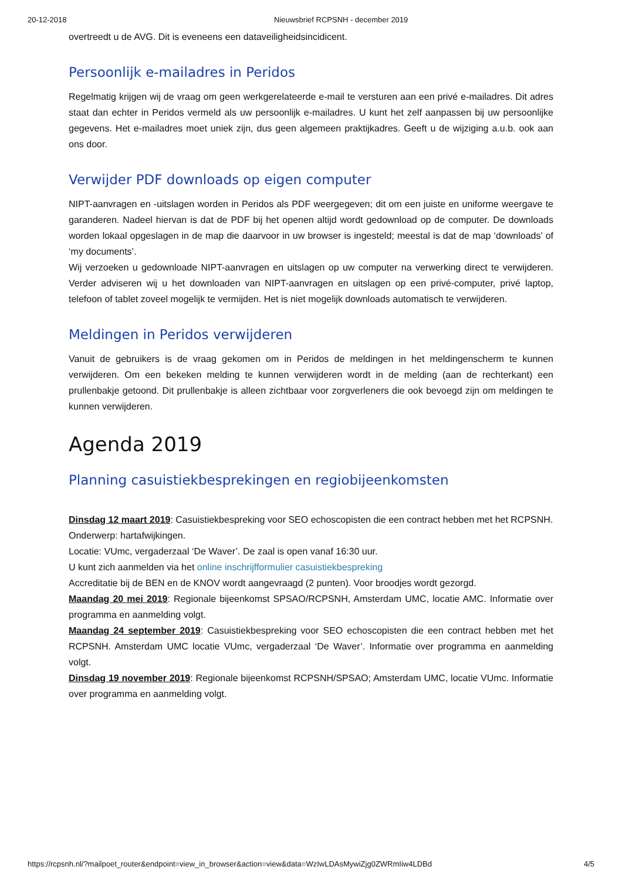20-12-2018 Nieuwsbrief RCPSNH - december 2019
overtreedt u de AVG. Dit is eveneens een dataveiligheidsincidicent.
Persoonlijk e-mailadres in Peridos
Regelmatig krijgen wij de vraag om geen werkgerelateerde e-mail te versturen aan een privé e-mailadres. Dit adres staat dan echter in Peridos vermeld als uw persoonlijk e-mailadres. U kunt het zelf aanpassen bij uw persoonlijke gegevens. Het e-mailadres moet uniek zijn, dus geen algemeen praktijkadres. Geeft u de wijziging a.u.b. ook aan ons door.
Verwijder PDF downloads op eigen computer
NIPT-aanvragen en -uitslagen worden in Peridos als PDF weergegeven; dit om een juiste en uniforme weergave te garanderen. Nadeel hiervan is dat de PDF bij het openen altijd wordt gedownload op de computer. De downloads worden lokaal opgeslagen in de map die daarvoor in uw browser is ingesteld; meestal is dat de map ‘downloads’ of ‘my documents’.
Wij verzoeken u gedownloade NIPT-aanvragen en uitslagen op uw computer na verwerking direct te verwijderen. Verder adviseren wij u het downloaden van NIPT-aanvragen en uitslagen op een privé-computer, privé laptop, telefoon of tablet zoveel mogelijk te vermijden. Het is niet mogelijk downloads automatisch te verwijderen.
Meldingen in Peridos verwijderen
Vanuit de gebruikers is de vraag gekomen om in Peridos de meldingen in het meldingenscherm te kunnen verwijderen. Om een bekeken melding te kunnen verwijderen wordt in de melding (aan de rechterkant) een prullenbakje getoond. Dit prullenbakje is alleen zichtbaar voor zorgverleners die ook bevoegd zijn om meldingen te kunnen verwijderen.
Agenda 2019
Planning casuistiekbesprekingen en regiobijeenkomsten
Dinsdag 12 maart 2019: Casuistiekbespreking voor SEO echoscopisten die een contract hebben met het RCPSNH.
Onderwerp: hartafwijkingen.
Locatie: VUmc, vergaderzaal ‘De Waver’. De zaal is open vanaf 16:30 uur.
U kunt zich aanmelden via het online inschrijfformulier casuistiekbespreking
Accreditatie bij de BEN en de KNOV wordt aangevraagd (2 punten). Voor broodjes wordt gezorgd.
Maandag 20 mei 2019: Regionale bijeenkomst SPSAO/RCPSNH, Amsterdam UMC, locatie AMC. Informatie over programma en aanmelding volgt.
Maandag 24 september 2019: Casuistiekbespreking voor SEO echoscopisten die een contract hebben met het RCPSNH. Amsterdam UMC locatie VUmc, vergaderzaal ‘De Waver’. Informatie over programma en aanmelding volgt.
Dinsdag 19 november 2019: Regionale bijeenkomst RCPSNH/SPSAO; Amsterdam UMC, locatie VUmc. Informatie over programma en aanmelding volgt.
https://rcpsnh.nl/?mailpoet_router&endpoint=view_in_browser&action=view&data=WzIwLDAsMywiZjg0ZWRmIiw4LDBd 4/5